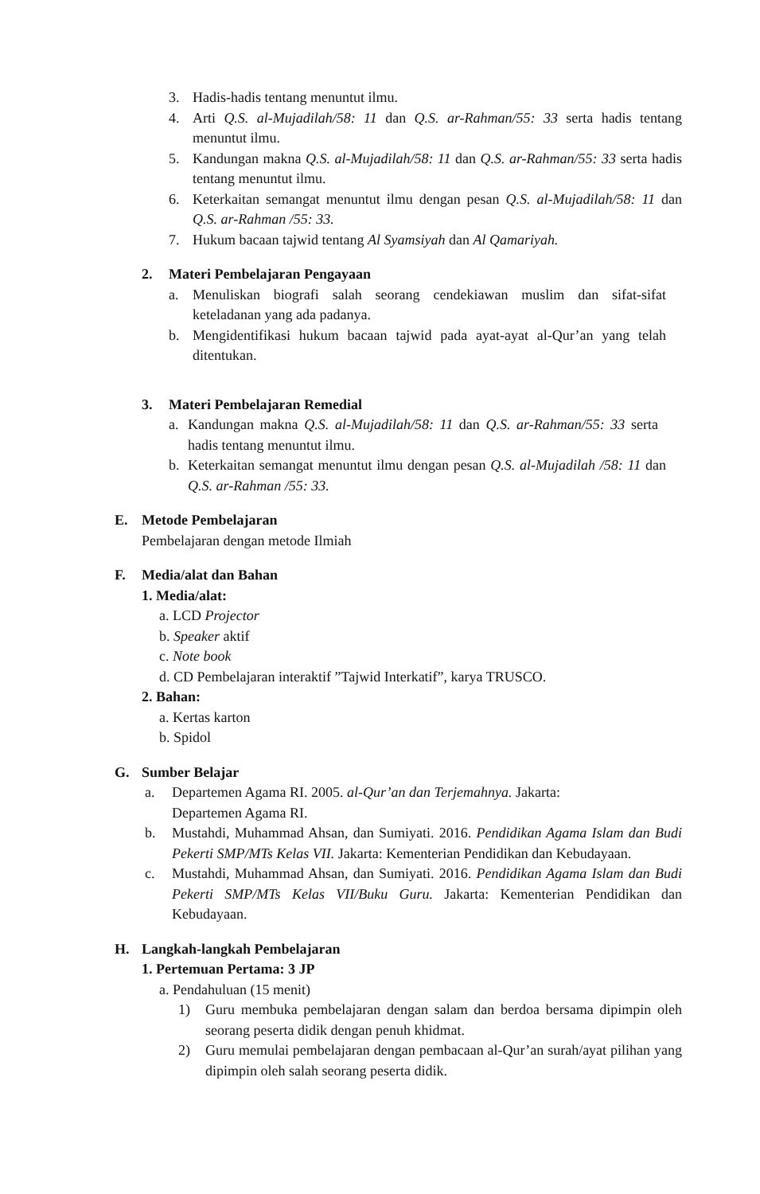3. Hadis-hadis tentang menuntut ilmu.
4. Arti Q.S. al-Mujadilah/58: 11 dan Q.S. ar-Rahman/55: 33 serta hadis tentang menuntut ilmu.
5. Kandungan makna Q.S. al-Mujadilah/58: 11 dan Q.S. ar-Rahman/55: 33 serta hadis tentang menuntut ilmu.
6. Keterkaitan semangat menuntut ilmu dengan pesan Q.S. al-Mujadilah/58: 11 dan Q.S. ar-Rahman /55: 33.
7. Hukum bacaan tajwid tentang Al Syamsiyah dan Al Qamariyah.
2. Materi Pembelajaran Pengayaan
a. Menuliskan biografi salah seorang cendekiawan muslim dan sifat-sifat keteladanan yang ada padanya.
b. Mengidentifikasi hukum bacaan tajwid pada ayat-ayat al-Qur’an yang telah ditentukan.
3. Materi Pembelajaran Remedial
a. Kandungan makna Q.S. al-Mujadilah/58: 11 dan Q.S. ar-Rahman/55: 33 serta hadis tentang menuntut ilmu.
b. Keterkaitan semangat menuntut ilmu dengan pesan Q.S. al-Mujadilah /58: 11 dan Q.S. ar-Rahman /55: 33.
E. Metode Pembelajaran
Pembelajaran dengan metode Ilmiah
F. Media/alat dan Bahan
1. Media/alat:
a. LCD Projector
b. Speaker aktif
c. Note book
d. CD Pembelajaran interaktif ”Tajwid Interkatif”, karya TRUSCO.
2. Bahan:
a. Kertas karton
b. Spidol
G. Sumber Belajar
a. Departemen Agama RI. 2005. al-Qur’an dan Terjemahnya. Jakarta:
Departemen Agama RI.
b. Mustahdi, Muhammad Ahsan, dan Sumiyati. 2016. Pendidikan Agama Islam dan Budi Pekerti SMP/MTs Kelas VII. Jakarta: Kementerian Pendidikan dan Kebudayaan.
c. Mustahdi, Muhammad Ahsan, dan Sumiyati. 2016. Pendidikan Agama Islam dan Budi Pekerti SMP/MTs Kelas VII/Buku Guru. Jakarta: Kementerian Pendidikan dan Kebudayaan.
H. Langkah-langkah Pembelajaran
1. Pertemuan Pertama: 3 JP
a. Pendahuluan (15 menit)
1) Guru membuka pembelajaran dengan salam dan berdoa bersama dipimpin oleh seorang peserta didik dengan penuh khidmat.
2) Guru memulai pembelajaran dengan pembacaan al-Qur’an surah/ayat pilihan yang dipimpin oleh salah seorang peserta didik.